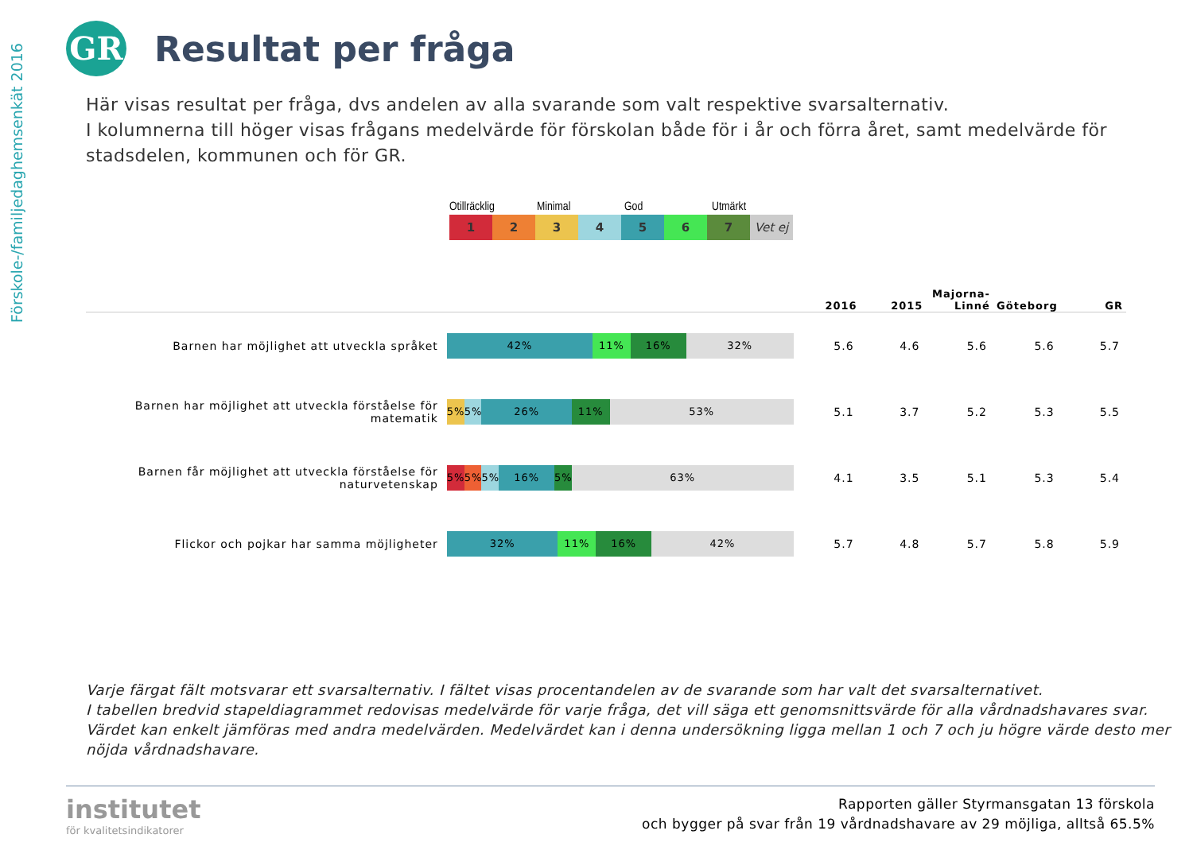Förskole-/familjedaghemsenkät 2016
GR
Resultat per fråga
Här visas resultat per fråga, dvs andelen av alla svarande som valt respektive svarsalternativ.
I kolumnerna till höger visas frågans medelvärde för förskolan både för i år och förra året, samt medelvärde för stadsdelen, kommunen och för GR.
Otillräcklig Minimal God Utmärkt
1 2 3 4 5 6 7 Vet ej
| | | 2016 | 2015 | Majorna- Linné | Göteborg | GR |
| --- | --- | --- | --- | --- | --- | --- |
| Barnen har möjlighet att utveckla språket | 42% 11% 16% 32% | 5.6 | 4.6 | 5.6 | 5.6 | 5.7 |
| Barnen har möjlighet att utveckla förståelse för matematik | 5% 5% 26% 11% 53% | 5.1 | 3.7 | 5.2 | 5.3 | 5.5 |
| Barnen får möjlighet att utveckla förståelse för naturvetenskap | 5% 5% 5% 16% 5% 63% | 4.1 | 3.5 | 5.1 | 5.3 | 5.4 |
| Flickor och pojkar har samma möjligheter | 32% 11% 16% 42% | 5.7 | 4.8 | 5.7 | 5.8 | 5.9 |
Varje färgat fält motsvarar ett svarsalternativ. I fältet visas procentandelen av de svarande som har valt det svarsalternativet.
I tabellen bredvid stapeldiagrammet redovisas medelvärde för varje fråga, det vill säga ett genomsnittsvärde för alla vårdnadshavares svar. Värdet kan enkelt jämföras med andra medelvärden. Medelvärdet kan i denna undersökning ligga mellan 1 och 7 och ju högre värde desto mer nöjda vårdnadshavare.
institutet
för kvalitetsindikatorer
Rapporten gäller Styrmansgatan 13 förskola
och bygger på svar från 19 vårdnadshavare av 29 möjliga, alltså 65.5%